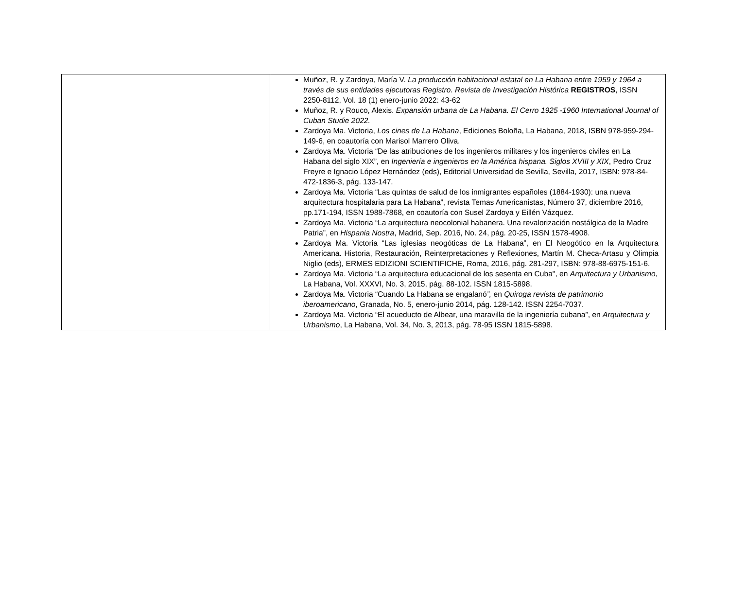| | Muñoz, R. y Zardoya, María V. La producción habitacional estatal en La Habana entre 1959 y 1964 a través de sus entidades ejecutoras Registro. Revista de Investigación Histórica REGISTROS , ISSN 2250-8112, Vol. 18 (1) enero-junio 2022: 43-62 Muñoz, R. y Rouco, Alexis. Expansión urbana de La Habana. El Cerro 1925 -1960 International Journal of Cuban Studie 2022. Zardoya Ma. Victoria, Los cines de La Habana , Ediciones Boloña, La Habana, 2018, ISBN 978-959-294-149-6, en coautoría con Marisol Marrero Oliva. Zardoya Ma. Victoria “De las atribuciones de los ingenieros militares y los ingenieros civiles en La Habana del siglo XIX”, en Ingeniería e ingenieros en la América hispana. Siglos XVIII y XIX , Pedro Cruz Freyre e Ignacio López Hernández (eds), Editorial Universidad de Sevilla, Sevilla, 2017, ISBN: 978-84-472-1836-3, pág. 133-147. Zardoya Ma. Victoria “Las quintas de salud de los inmigrantes españoles (1884-1930): una nueva arquitectura hospitalaria para La Habana”, revista Temas Americanistas, Número 37, diciembre 2016, pp.171-194, ISSN 1988-7868, en coautoría con Susel Zardoya y Eillén Vázquez. Zardoya Ma. Victoria “La arquitectura neocolonial habanera. Una revalorización nostálgica de la Madre Patria”, en Hispania Nostra , Madrid, Sep. 2016, No. 24, pág. 20-25, ISSN 1578-4908. Zardoya Ma. Victoria “Las iglesias neogóticas de La Habana”, en El Neogótico en la Arquitectura Americana. Historia, Restauración, Reinterpretaciones y Reflexiones, Martín M. Checa-Artasu y Olimpia Niglio (eds), ERMES EDIZIONI SCIENTIFICHE, Roma, 2016, pág. 281-297, ISBN: 978-88-6975-151-6. Zardoya Ma. Victoria “La arquitectura educacional de los sesenta en Cuba", en Arquitectura y Urbanismo , La Habana, Vol. XXXVI, No. 3, 2015, pág. 88-102. ISSN 1815-5898. Zardoya Ma. Victoria “Cuando La Habana se engalanó ”, en Quiroga revista de patrimonio iberoamericano , Granada, No. 5, enero-junio 2014, pág. 128-142. ISSN 2254-7037. Zardoya Ma. Victoria “El acueducto de Albear, una maravilla de la ingeniería cubana”, en Arquitectura y Urbanismo , La Habana, Vol. 34, No. 3, 2013, pág. 78-95 ISSN 1815-5898. |